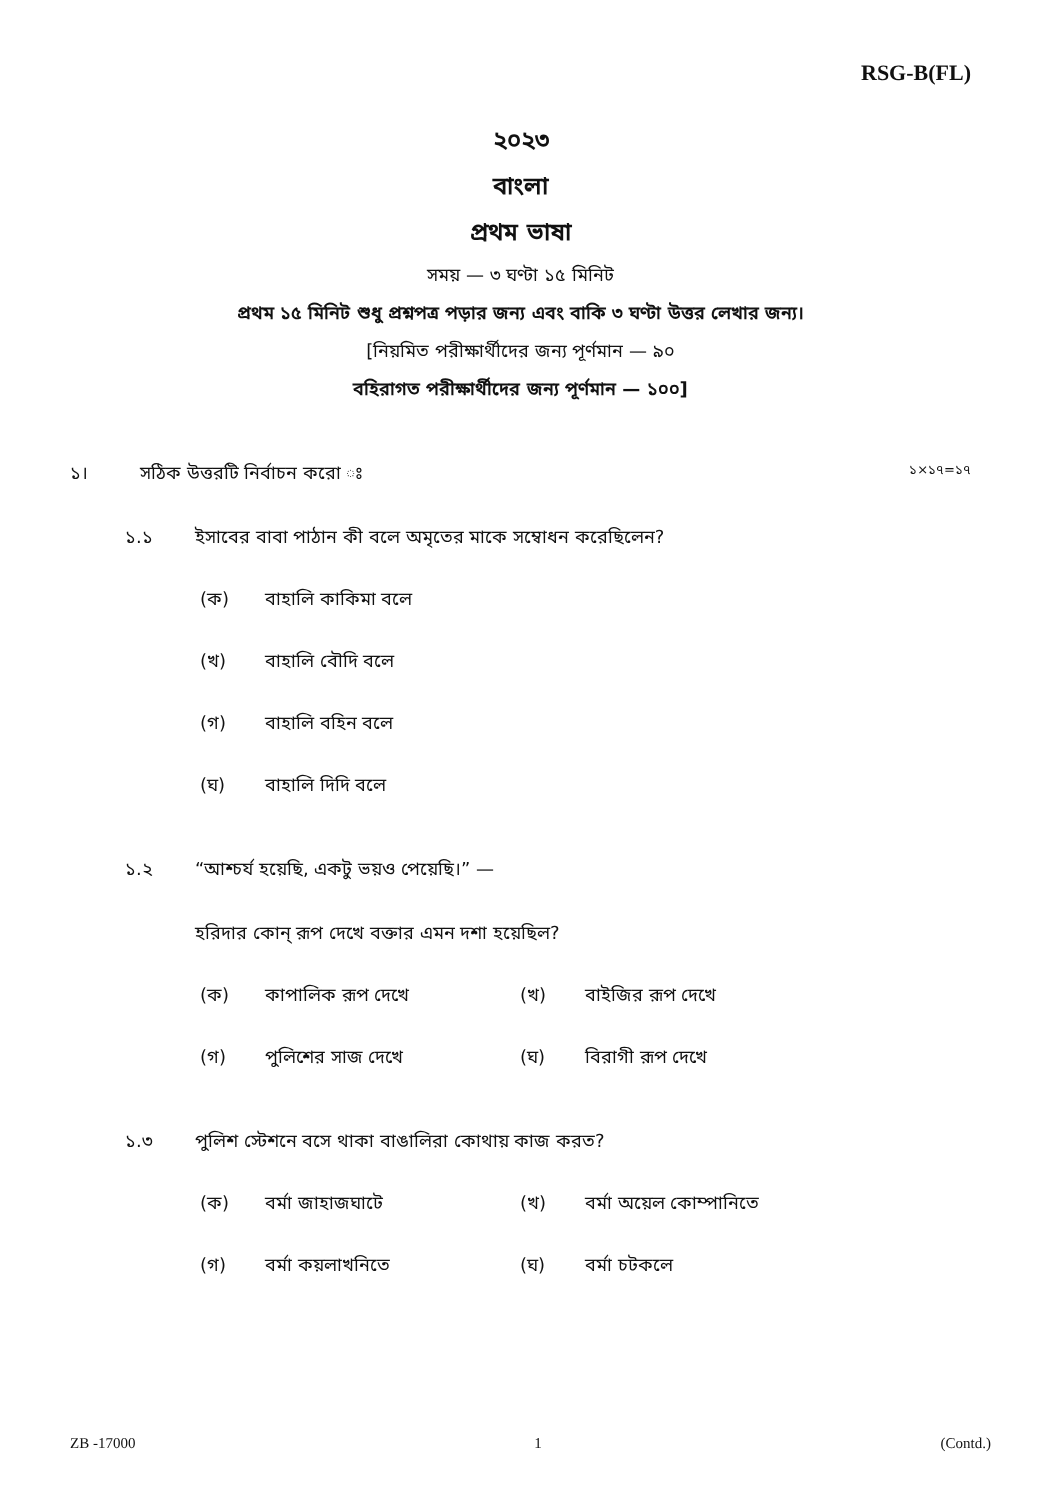RSG-B(FL)
২০২৩
বাংলা
প্রথম ভাষা
সময় — ৩ ঘণ্টা ১৫ মিনিট
প্রথম ১৫ মিনিট শুধু প্রশ্নপত্র পড়ার জন্য এবং বাকি ৩ ঘণ্টা উত্তর লেখার জন্য।
[নিয়মিত পরীক্ষার্থীদের জন্য পূর্ণমান — ৯০
বহিরাগত পরীক্ষার্থীদের জন্য পূর্ণমান — ১০০]
১। সঠিক উত্তরটি নির্বাচন করো ঃ ১×১৭=১৭
১.১ ইসাবের বাবা পাঠান কী বলে অমৃতের মাকে সম্বোধন করেছিলেন?
(ক) বাহালি কাকিমা বলে
(খ) বাহালি বৌদি বলে
(গ) বাহালি বহিন বলে
(ঘ) বাহালি দিদি বলে
১.২ “আশ্চর্য হয়েছি, একটু ভয়ও পেয়েছি।” —
হরিদার কোন্ রূপ দেখে বক্তার এমন দশা হয়েছিল?
(ক) কাপালিক রূপ দেখে (খ) বাইজির রূপ দেখে
(গ) পুলিশের সাজ দেখে (ঘ) বিরাগী রূপ দেখে
১.৩ পুলিশ স্টেশনে বসে থাকা বাঙালিরা কোথায় কাজ করত?
(ক) বর্মা জাহাজঘাটে (খ) বর্মা অয়েল কোম্পানিতে
(গ) বর্মা কয়লাখনিতে (ঘ) বর্মা চটকলে
ZB -17000 1 (Contd.)